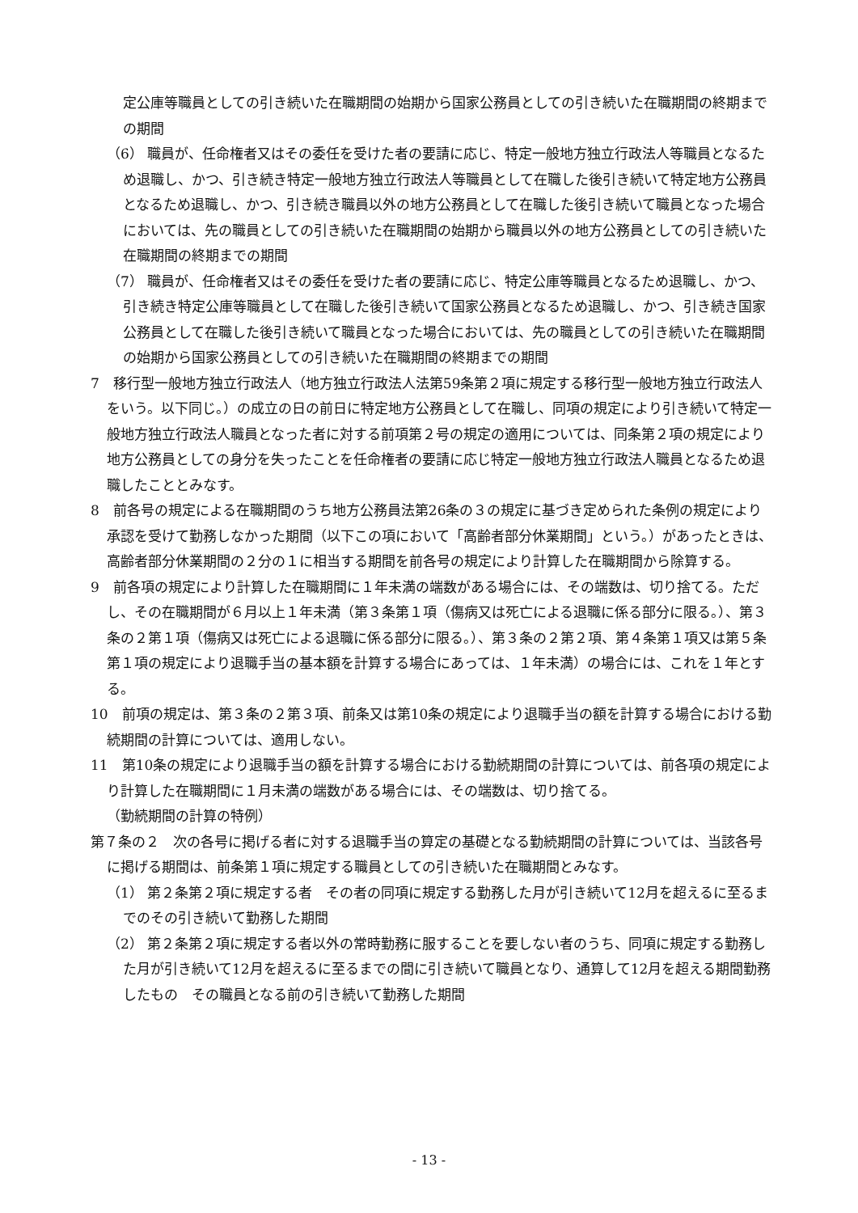定公庫等職員としての引き続いた在職期間の始期から国家公務員としての引き続いた在職期間の終期までの期間
（6） 職員が、任命権者又はその委任を受けた者の要請に応じ、特定一般地方独立行政法人等職員となるため退職し、かつ、引き続き特定一般地方独立行政法人等職員として在職した後引き続いて特定地方公務員となるため退職し、かつ、引き続き職員以外の地方公務員として在職した後引き続いて職員となった場合においては、先の職員としての引き続いた在職期間の始期から職員以外の地方公務員としての引き続いた在職期間の終期までの期間
（7） 職員が、任命権者又はその委任を受けた者の要請に応じ、特定公庫等職員となるため退職し、かつ、引き続き特定公庫等職員として在職した後引き続いて国家公務員となるため退職し、かつ、引き続き国家公務員として在職した後引き続いて職員となった場合においては、先の職員としての引き続いた在職期間の始期から国家公務員としての引き続いた在職期間の終期までの期間
7　移行型一般地方独立行政法人（地方独立行政法人法第59条第２項に規定する移行型一般地方独立行政法人をいう。以下同じ。）の成立の日の前日に特定地方公務員として在職し、同項の規定により引き続いて特定一般地方独立行政法人職員となった者に対する前項第２号の規定の適用については、同条第２項の規定により地方公務員としての身分を失ったことを任命権者の要請に応じ特定一般地方独立行政法人職員となるため退職したこととみなす。
8　前各号の規定による在職期間のうち地方公務員法第26条の３の規定に基づき定められた条例の規定により承認を受けて勤務しなかった期間（以下この項において「高齢者部分休業期間」という。）があったときは、高齢者部分休業期間の２分の１に相当する期間を前各号の規定により計算した在職期間から除算する。
9　前各項の規定により計算した在職期間に１年未満の端数がある場合には、その端数は、切り捨てる。ただし、その在職期間が６月以上１年未満（第３条第１項（傷病又は死亡による退職に係る部分に限る。）、第３条の２第１項（傷病又は死亡による退職に係る部分に限る。）、第３条の２第２項、第４条第１項又は第５条第１項の規定により退職手当の基本額を計算する場合にあっては、１年未満）の場合には、これを１年とする。
10　前項の規定は、第３条の２第３項、前条又は第10条の規定により退職手当の額を計算する場合における勤続期間の計算については、適用しない。
11　第10条の規定により退職手当の額を計算する場合における勤続期間の計算については、前各項の規定により計算した在職期間に１月未満の端数がある場合には、その端数は、切り捨てる。
（勤続期間の計算の特例）
第７条の２　次の各号に掲げる者に対する退職手当の算定の基礎となる勤続期間の計算については、当該各号に掲げる期間は、前条第１項に規定する職員としての引き続いた在職期間とみなす。
（1） 第２条第２項に規定する者　その者の同項に規定する勤務した月が引き続いて12月を超えるに至るまでのその引き続いて勤務した期間
（2） 第２条第２項に規定する者以外の常時勤務に服することを要しない者のうち、同項に規定する勤務した月が引き続いて12月を超えるに至るまでの間に引き続いて職員となり、通算して12月を超える期間勤務したもの　その職員となる前の引き続いて勤務した期間
- 13 -